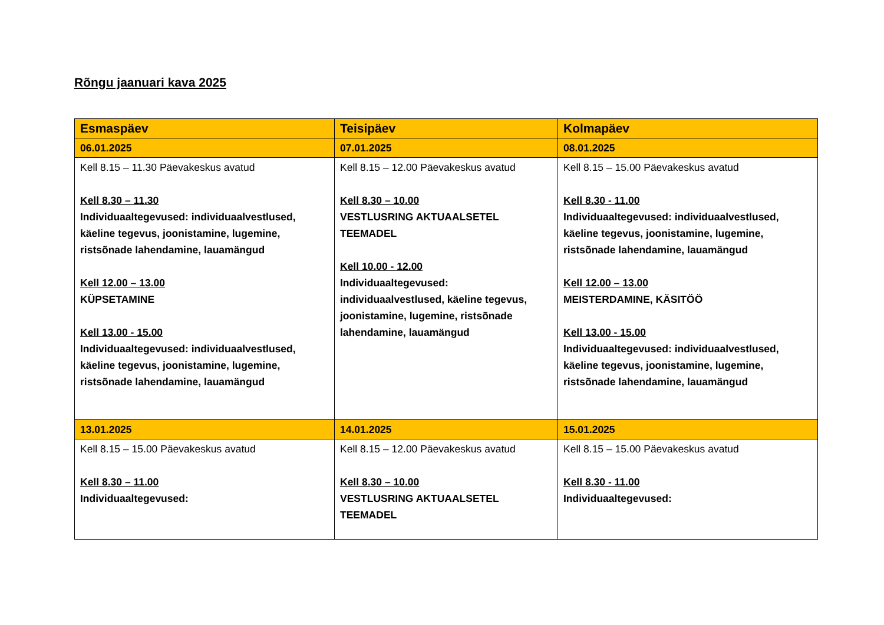Rõngu jaanuari kava 2025
| Esmaspäev | Teisipäev | Kolmapäev |
| --- | --- | --- |
| 06.01.2025 | 07.01.2025 | 08.01.2025 |
| Kell 8.15 – 11.30 Päevakeskus avatud Kell 8.30 – 11.30 Individuaaltegevused: individuaalvestlused, käeline tegevus, joonistamine, lugemine, ristsõnade lahendamine, lauamängud Kell 12.00 – 13.00 KÜPSETAMINE Kell 13.00 - 15.00 Individuaaltegevused: individuaalvestlused, käeline tegevus, joonistamine, lugemine, ristsõnade lahendamine, lauamängud | Kell 8.15 – 12.00 Päevakeskus avatud Kell 8.30 – 10.00 VESTLUSRING AKTUAALSETEL TEEMADEL Kell 10.00 - 12.00 Individuaaltegevused: individuaalvestlused, käeline tegevus, joonistamine, lugemine, ristsõnade lahendamine, lauamängud | Kell 8.15 – 15.00 Päevakeskus avatud Kell 8.30 - 11.00 Individuaaltegevused: individuaalvestlused, käeline tegevus, joonistamine, lugemine, ristsõnade lahendamine, lauamängud Kell 12.00 – 13.00 MEISTERDAMINE, KÄSITÖÖ Kell 13.00 - 15.00 Individuaaltegevused: individuaalvestlused, käeline tegevus, joonistamine, lugemine, ristsõnade lahendamine, lauamängud |
| 13.01.2025 | 14.01.2025 | 15.01.2025 |
| Kell 8.15 – 15.00 Päevakeskus avatud Kell 8.30 – 11.00 Individuaaltegevused: | Kell 8.15 – 12.00 Päevakeskus avatud Kell 8.30 – 10.00 VESTLUSRING AKTUAALSETEL TEEMADEL | Kell 8.15 – 15.00 Päevakeskus avatud Kell 8.30 - 11.00 Individuaaltegevused: |